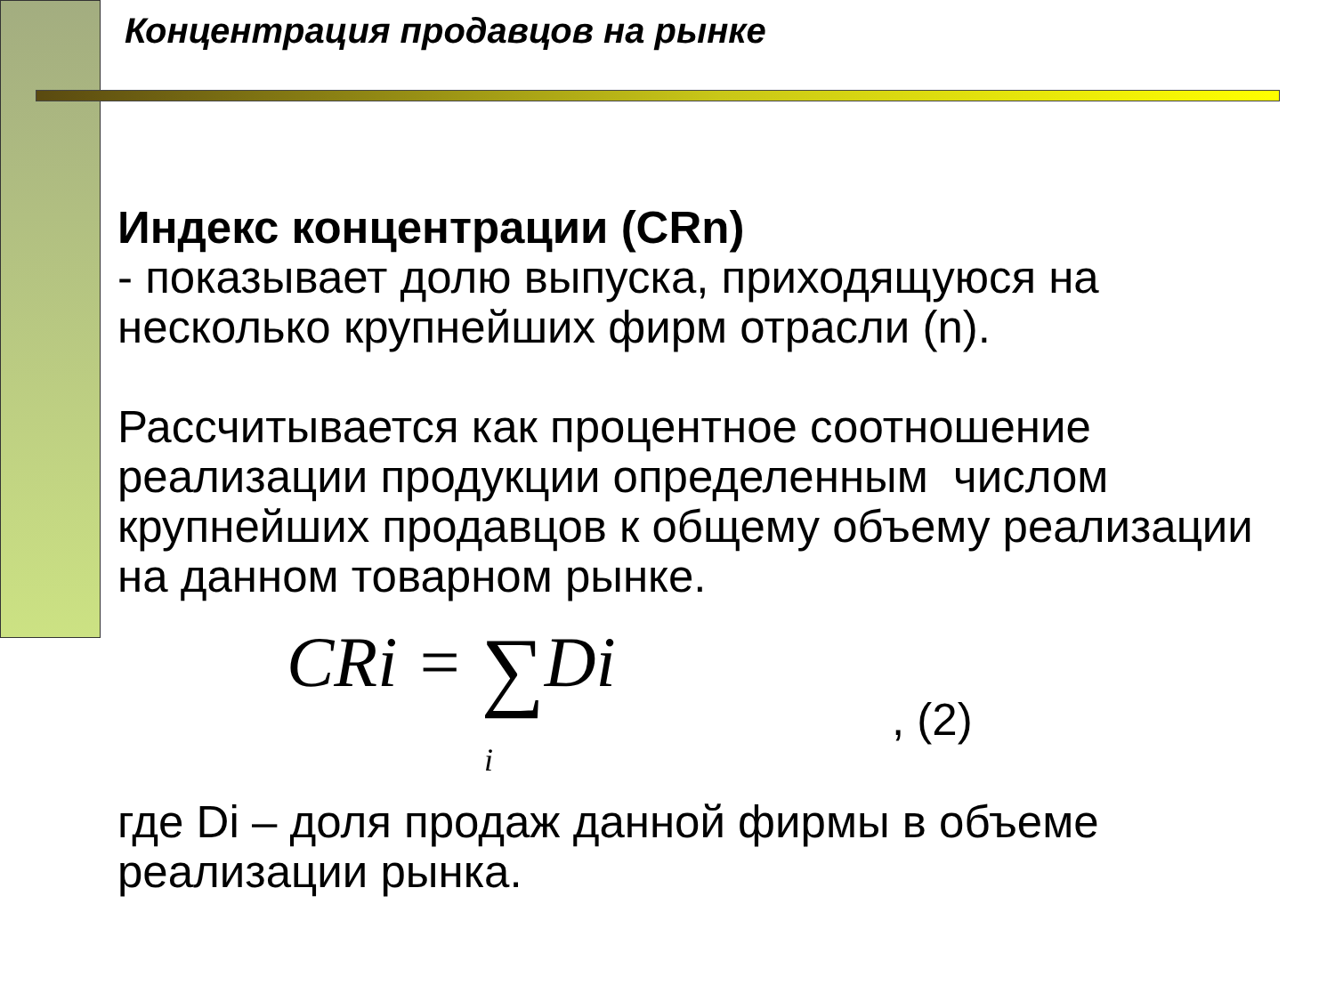Концентрация продавцов на рынке
Индекс концентрации (CRn)
- показывает долю выпуска, приходящуюся на несколько крупнейших фирм отрасли (n).
Рассчитывается как процентное соотношение реализации продукции определенным числом крупнейших продавцов к общему объему реализации на данном товарном рынке.
CRi = ∑Di
i, (2)
где Di – доля продаж данной фирмы в объеме реализации рынка.